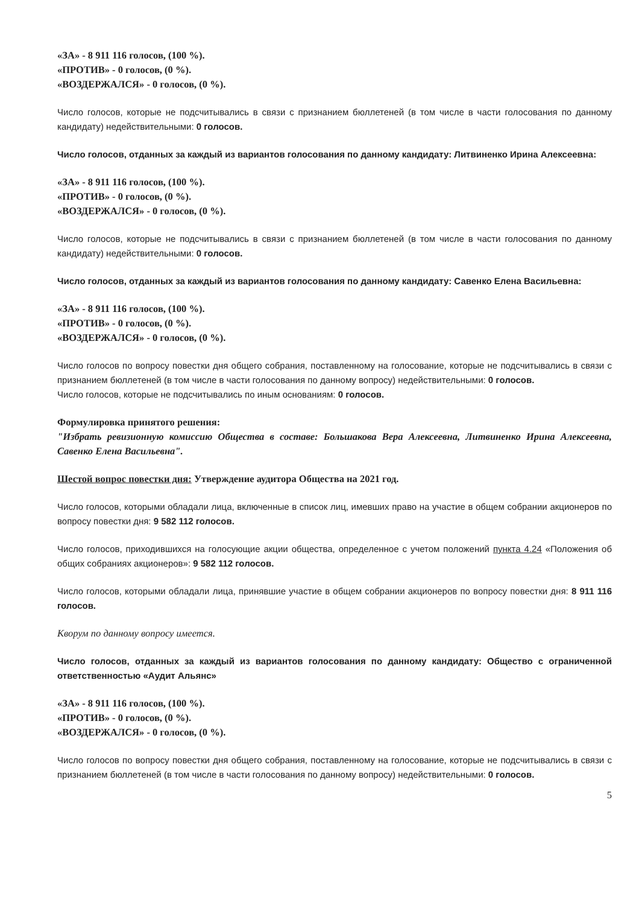«ЗА» - 8 911 116 голосов, (100 %).
«ПРОТИВ» - 0 голосов, (0 %).
«ВОЗДЕРЖАЛСЯ» - 0 голосов, (0 %).
Число голосов, которые не подсчитывались в связи с признанием бюллетеней (в том числе в части голосования по данному кандидату) недействительными: 0 голосов.
Число голосов, отданных за каждый из вариантов голосования по данному кандидату: Литвиненко Ирина Алексеевна:
«ЗА» - 8 911 116 голосов, (100 %).
«ПРОТИВ» - 0 голосов, (0 %).
«ВОЗДЕРЖАЛСЯ» - 0 голосов, (0 %).
Число голосов, которые не подсчитывались в связи с признанием бюллетеней (в том числе в части голосования по данному кандидату) недействительными: 0 голосов.
Число голосов, отданных за каждый из вариантов голосования по данному кандидату: Савенко Елена Васильевна:
«ЗА» - 8 911 116 голосов, (100 %).
«ПРОТИВ» - 0 голосов, (0 %).
«ВОЗДЕРЖАЛСЯ» - 0 голосов, (0 %).
Число голосов по вопросу повестки дня общего собрания, поставленному на голосование, которые не подсчитывались в связи с признанием бюллетеней (в том числе в части голосования по данному вопросу) недействительными: 0 голосов.
Число голосов, которые не подсчитывались по иным основаниям: 0 голосов.
Формулировка принятого решения:
"Избрать ревизионную комиссию Общества в составе: Большакова Вера Алексеевна, Литвиненко Ирина Алексеевна, Савенко Елена Васильевна".
Шестой вопрос повестки дня: Утверждение аудитора Общества на 2021 год.
Число голосов, которыми обладали лица, включенные в список лиц, имевших право на участие в общем собрании акционеров по вопросу повестки дня: 9 582 112 голосов.
Число голосов, приходившихся на голосующие акции общества, определенное с учетом положений пункта 4.24 «Положения об общих собраниях акционеров»: 9 582 112 голосов.
Число голосов, которыми обладали лица, принявшие участие в общем собрании акционеров по вопросу повестки дня: 8 911 116 голосов.
Кворум по данному вопросу имеется.
Число голосов, отданных за каждый из вариантов голосования по данному кандидату: Общество с ограниченной ответственностью «Аудит Альянс»
«ЗА» - 8 911 116 голосов, (100 %).
«ПРОТИВ» - 0 голосов, (0 %).
«ВОЗДЕРЖАЛСЯ» - 0 голосов, (0 %).
Число голосов по вопросу повестки дня общего собрания, поставленному на голосование, которые не подсчитывались в связи с признанием бюллетеней (в том числе в части голосования по данному вопросу) недействительными: 0 голосов.
5